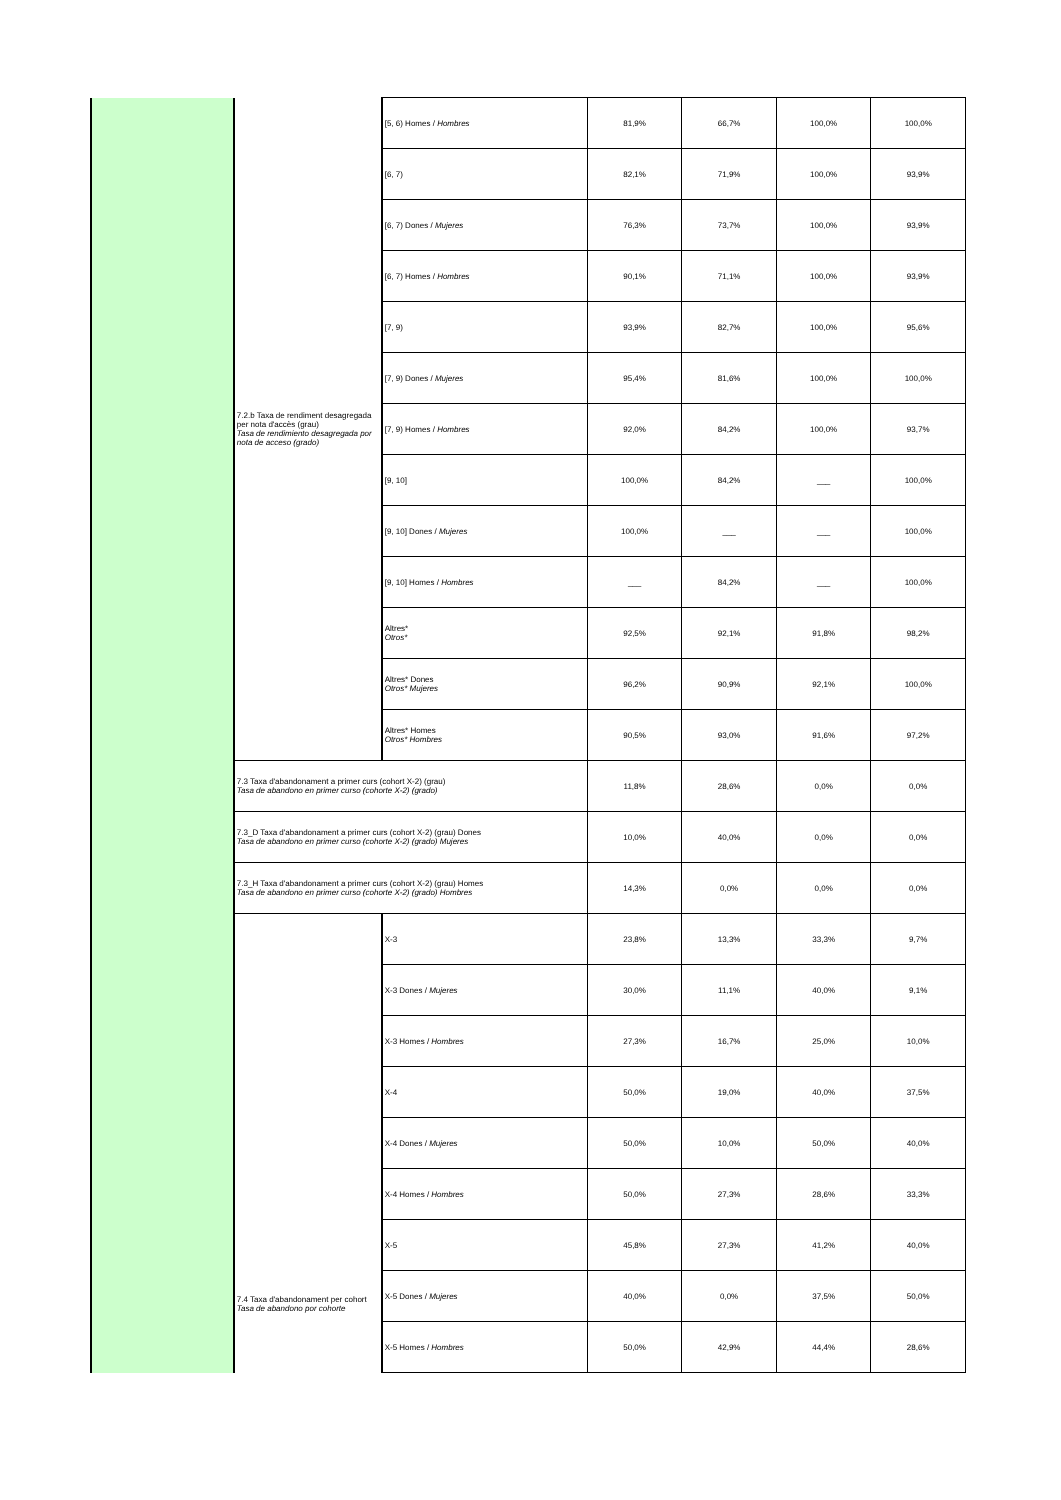| | 7.2.b Taxa de rendiment desagregada per nota d'accès (grau) Tasa de rendimiento desagregada por nota de acceso (grado) | [5, 6) Homes / Hombres | 81,9% | 66,7% | 100,0% | 100,0% |
| | | [6, 7) | 82,1% | 71,9% | 100,0% | 93,9% |
| | | [6, 7) Dones / Mujeres | 76,3% | 73,7% | 100,0% | 93,9% |
| | | [6, 7) Homes / Hombres | 90,1% | 71,1% | 100,0% | 93,9% |
| | | [7, 9) | 93,9% | 82,7% | 100,0% | 95,6% |
| | | [7, 9) Dones / Mujeres | 95,4% | 81,6% | 100,0% | 100,0% |
| | | [7, 9) Homes / Hombres | 92,0% | 84,2% | 100,0% | 93,7% |
| | | [9, 10] | 100,0% | 84,2% | ___ | 100,0% |
| | | [9, 10] Dones / Mujeres | 100,0% | ___ | ___ | 100,0% |
| | | [9, 10] Homes / Hombres | ___ | 84,2% | ___ | 100,0% |
| | | Altres* Otros* | 92,5% | 92,1% | 91,8% | 98,2% |
| | | Altres* Dones Otros* Mujeres | 96,2% | 90,9% | 92,1% | 100,0% |
| | | Altres* Homes Otros* Hombres | 90,5% | 93,0% | 91,6% | 97,2% |
| | 7.3 Taxa d'abandonament a primer curs (cohort X-2) (grau) Tasa de abandono en primer curso (cohorte X-2) (grado) | | 11,8% | 28,6% | 0,0% | 0,0% |
| | 7.3_D Taxa d'abandonament a primer curs (cohort X-2) (grau) Dones Tasa de abandono en primer curso (cohorte X-2) (grado) Mujeres | | 10,0% | 40,0% | 0,0% | 0,0% |
| | 7.3_H Taxa d'abandonament a primer curs (cohort X-2) (grau) Homes Tasa de abandono en primer curso (cohorte X-2) (grado) Hombres | | 14,3% | 0,0% | 0,0% | 0,0% |
| | 7.4 Taxa d'abandonament per cohort Tasa de abandono por cohorte | X-3 | 23,8% | 13,3% | 33,3% | 9,7% |
| | | X-3 Dones / Mujeres | 30,0% | 11,1% | 40,0% | 9,1% |
| | | X-3 Homes / Hombres | 27,3% | 16,7% | 25,0% | 10,0% |
| | | X-4 | 50,0% | 19,0% | 40,0% | 37,5% |
| | | X-4 Dones / Mujeres | 50,0% | 10,0% | 50,0% | 40,0% |
| | | X-4 Homes / Hombres | 50,0% | 27,3% | 28,6% | 33,3% |
| | | X-5 | 45,8% | 27,3% | 41,2% | 40,0% |
| | | X-5 Dones / Mujeres | 40,0% | 0,0% | 37,5% | 50,0% |
| | | X-5 Homes / Hombres | 50,0% | 42,9% | 44,4% | 28,6% |